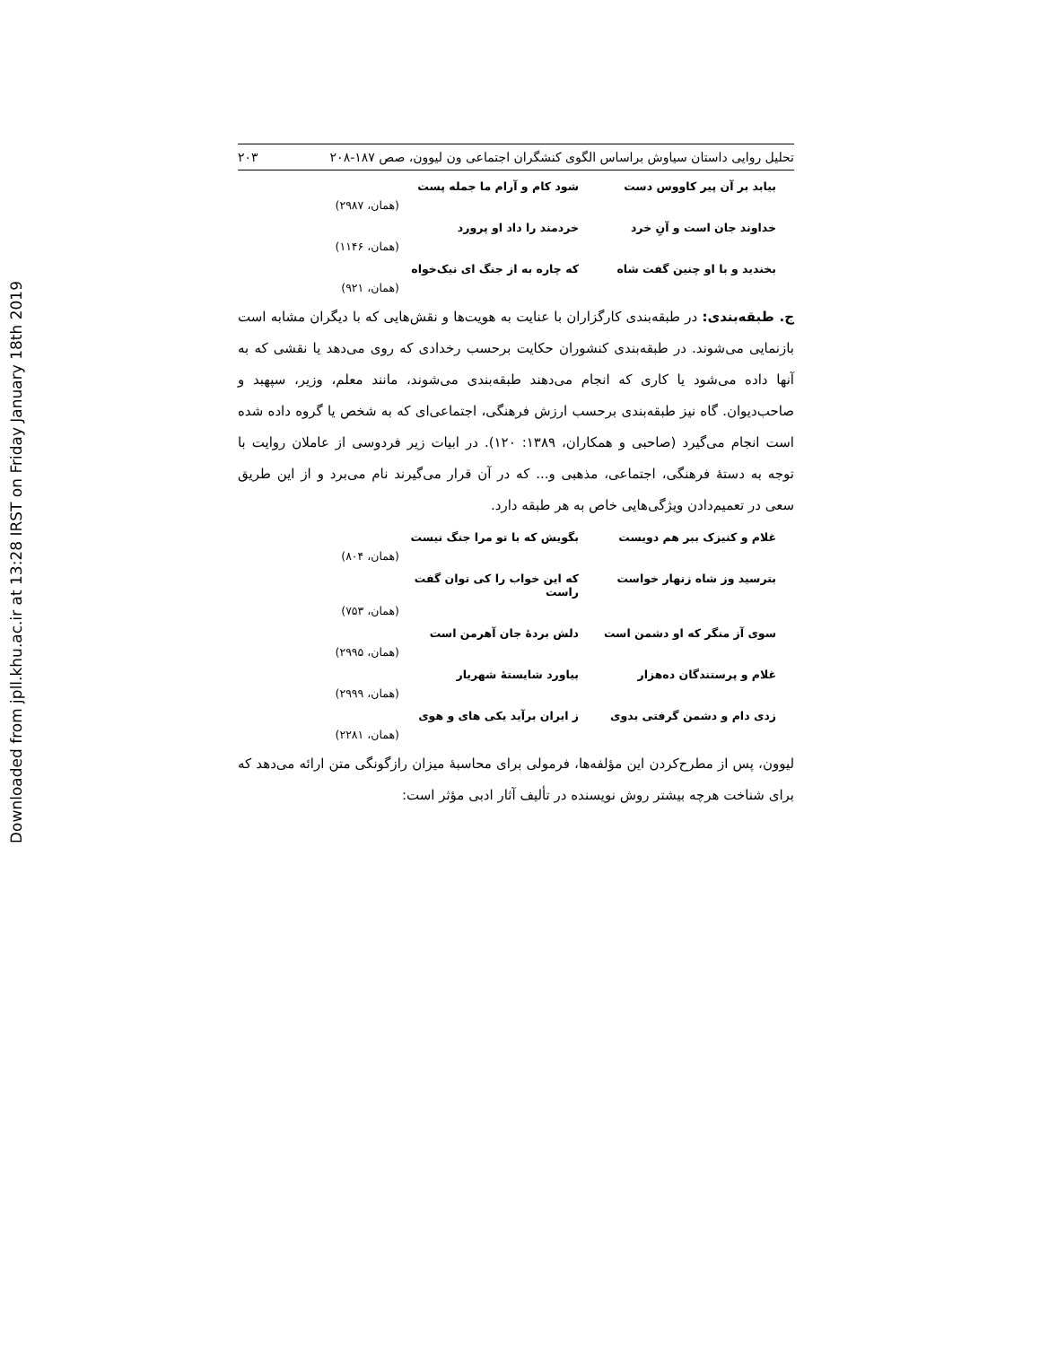Downloaded from jpll.khu.ac.ir at 13:28 IRST on Friday January 18th 2019
تحلیل روایی داستان سیاوش براساس الگوی کنشگران اجتماعی ون لیوون، صص ۱۸۷-۲۰۸ ۲۰۳
بیابد بر آن پیر کاووس دست شود کام و آرام ما جمله پست
(همان، ۲۹۸۷)
خداوند جان است و آنِ خرد خردمند را داد او پرورد
(همان، ۱۱۴۶)
بخندید و با او چنین گفت شاه که چاره به از جنگ ای نیک‌خواه
(همان، ۹۲۱)
ج. طبقه‌بندی: در طبقه‌بندی کارگزاران با عنایت به هویت‌ها و نقش‌هایی که با دیگران مشابه است بازنمایی می‌شوند. در طبقه‌بندی کنشوران حکایت برحسب رخدادی که روی می‌دهد یا نقشی که به آنها داده می‌شود یا کاری که انجام می‌دهند طبقه‌بندی می‌شوند، مانند معلم، وزیر، سپهبد و صاحب‌دیوان. گاه نیز طبقه‌بندی برحسب ارزش فرهنگی، اجتماعی‌ای که به شخص یا گروه داده شده است انجام می‌گیرد (صاحبی و همکاران، ۱۳۸۹: ۱۲۰). در ابیات زیر فردوسی از عاملان روایت با توجه به دستهٔ فرهنگی، اجتماعی، مذهبی و... که در آن قرار می‌گیرند نام می‌برد و از این طریق سعی در تعمیم‌دادن ویژگی‌هایی خاص به هر طبقه دارد.
غلام و کنیزک ببر هم دویست بگویش که با تو مرا جنگ نیست
(همان، ۸۰۴)
بترسید وز شاه زنهار خواست که این خواب را کی توان گفت راست
(همان، ۷۵۳)
سوی آز منگر که او دشمن است دلش بردهٔ جان آهرمن است
(همان، ۲۹۹۵)
غلام و پرستندگان ده‌هزار بیاورد شایستهٔ شهریار
(همان، ۲۹۹۹)
زدی دام و دشمن گرفتی بدوی ز ایران برآید یکی های و هوی
(همان، ۲۲۸۱)
لیوون، پس از مطرح‌کردن این مؤلفه‌ها، فرمولی برای محاسبهٔ میزان رازگونگی متن ارائه می‌دهد که برای شناخت هرچه بیشتر روش نویسنده در تألیف آثار ادبی مؤثر است: